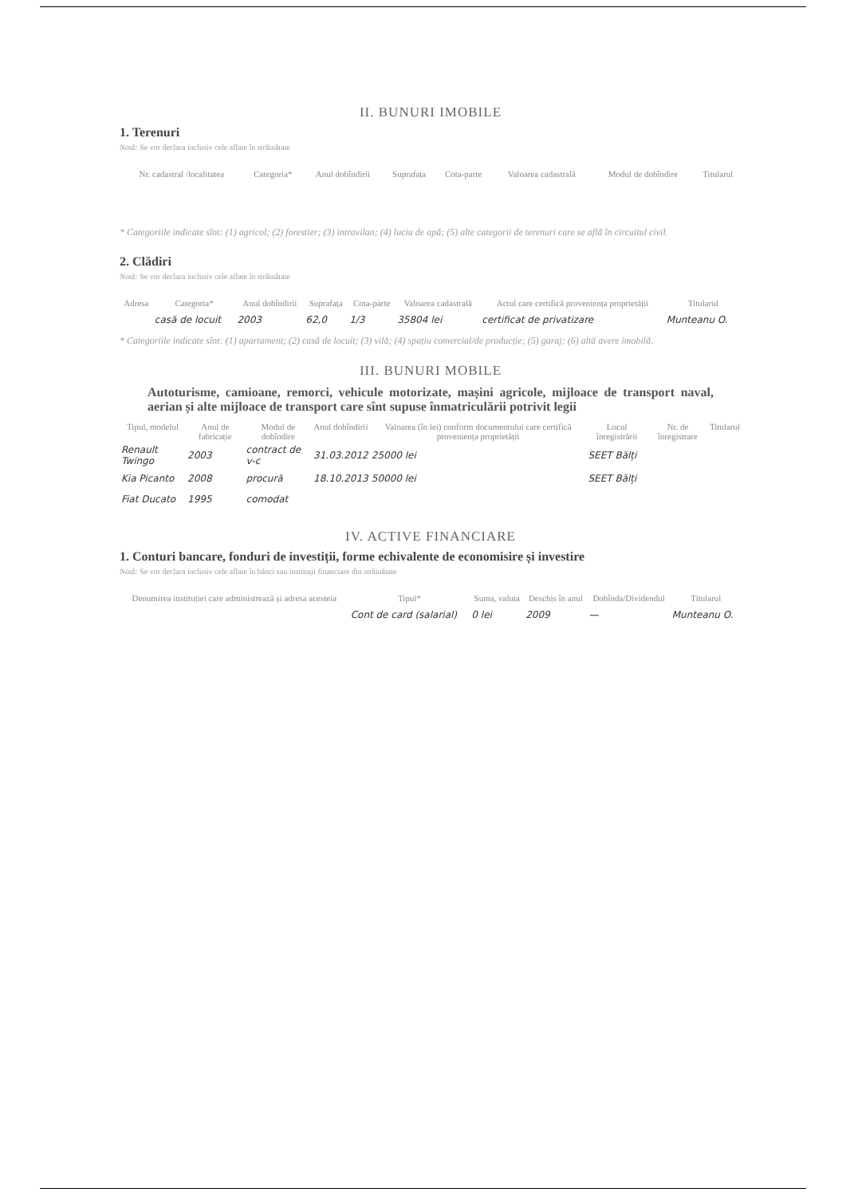II. BUNURI IMOBILE
1. Terenuri
Notă: Se vor declara inclusiv cele aflate în străinătate
| Nr. cadastral /localitatea | Categoria* | Anul dobîndirii | Suprafața | Cota-parte | Valoarea cadastrală | Modul de dobîndire | Titularul |
| --- | --- | --- | --- | --- | --- | --- | --- |
* Categoriile indicate sînt: (1) agricol; (2) forestier; (3) intravilan; (4) luciu de apă; (5) alte categorii de terenuri care se află în circuitul civil.
2. Clădiri
Notă: Se vor declara inclusiv cele aflate în străinătate
| Adresa | Categoria* | Anul dobîndirii | Suprafața | Cota-parte | Valoarea cadastrală | Actul care certifică proveniența proprietății | Titularul |
| --- | --- | --- | --- | --- | --- | --- | --- |
| | casă de locuit | 2003 | 62,0 | 1/3 | 35804 lei | certificat de privatizare | Munteanu O. |
* Categoriile indicate sînt: (1) apartament; (2) casă de locuit; (3) vilă; (4) spațiu comercial/de producție; (5) garaj; (6) altă avere imobilă.
III. BUNURI MOBILE
Autoturisme, camioane, remorci, vehicule motorizate, mașini agricole, mijloace de transport naval, aerian și alte mijloace de transport care sînt supuse înmatriculării potrivit legii
| Tipul, modelul | Anul de fabricație | Modul de dobîndire | Anul dobîndirii | Valoarea (în lei) conform documentului care certifică proveniența proprietății | Locul înregistrării | Nr. de înregistrare | Titularul |
| --- | --- | --- | --- | --- | --- | --- | --- |
| Renault Twingo | 2003 | contract de v-c | 31.03.2012 | 25000 lei | SEET Bălți | | |
| Kia Picanto | 2008 | procură | 18.10.2013 | 50000 lei | SEET Bălți | | |
| Fiat Ducato | 1995 | comodat | | | | | |
IV. ACTIVE FINANCIARE
1. Conturi bancare, fonduri de investiții, forme echivalente de economisire și investire
Notă: Se vor declara inclusiv cele aflate în bănci sau instituții financiare din străinătate
| Denumirea instituției care administrează și adresa acesteia | Tipul* | Suma, valuta | Deschis în anul | Dobînda/Dividendul | Titularul |
| --- | --- | --- | --- | --- | --- |
| | Cont de card (salarial) | 0 lei | 2009 | — | Munteanu O. |